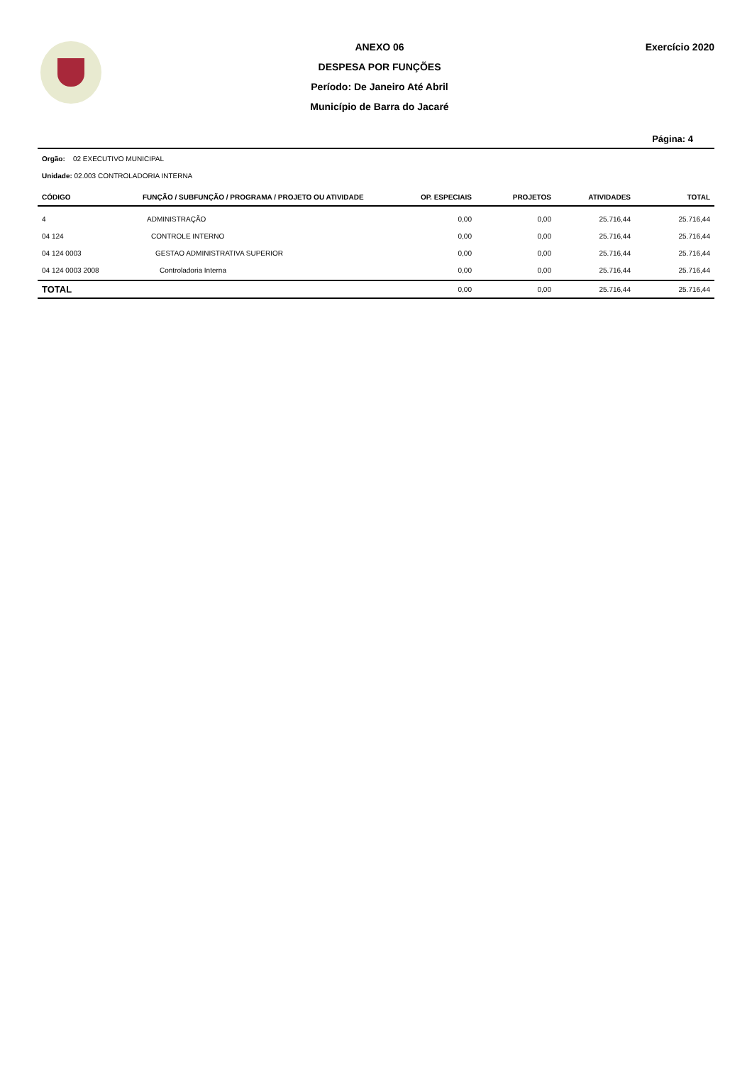ANEXO 06
DESPESA POR FUNÇÕES
Período: De Janeiro Até Abril
Município de Barra do Jacaré
Exercício 2020
Página: 4
Orgão: 02 EXECUTIVO MUNICIPAL
Unidade: 02.003 CONTROLADORIA INTERNA
| CÓDIGO | FUNÇÃO / SUBFUNÇÃO / PROGRAMA / PROJETO OU ATIVIDADE | OP. ESPECIAIS | PROJETOS | ATIVIDADES | TOTAL |
| --- | --- | --- | --- | --- | --- |
| 4 | ADMINISTRAÇÃO | 0,00 | 0,00 | 25.716,44 | 25.716,44 |
| 04 124 | CONTROLE INTERNO | 0,00 | 0,00 | 25.716,44 | 25.716,44 |
| 04 124 0003 | GESTAO ADMINISTRATIVA SUPERIOR | 0,00 | 0,00 | 25.716,44 | 25.716,44 |
| 04 124 0003 2008 | Controladoria Interna | 0,00 | 0,00 | 25.716,44 | 25.716,44 |
| TOTAL | | 0,00 | 0,00 | 25.716,44 | 25.716,44 |